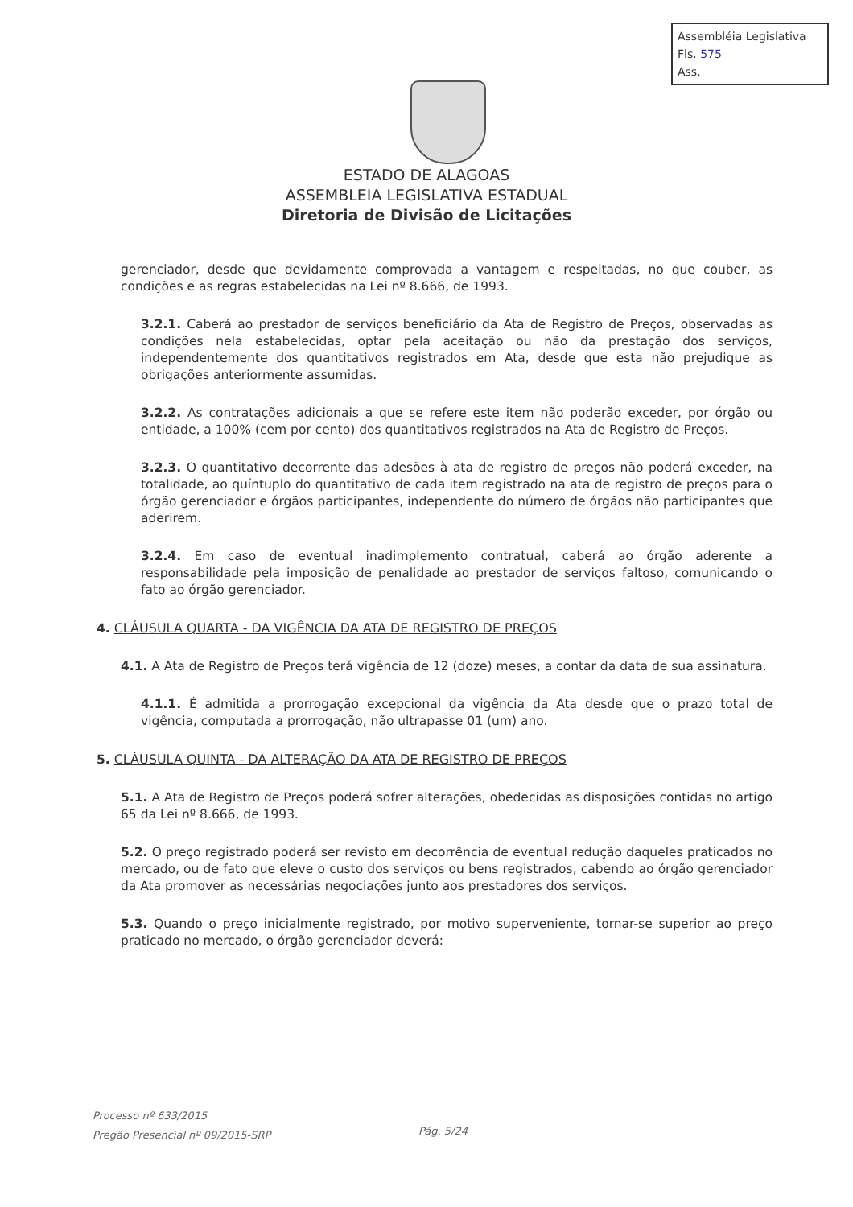Assembléia Legislativa
Fls. 575
Ass.
ESTADO DE ALAGOAS
ASSEMBLEIA LEGISLATIVA ESTADUAL
Diretoria de Divisão de Licitações
gerenciador, desde que devidamente comprovada a vantagem e respeitadas, no que couber, as condições e as regras estabelecidas na Lei nº 8.666, de 1993.
3.2.1. Caberá ao prestador de serviços beneficiário da Ata de Registro de Preços, observadas as condições nela estabelecidas, optar pela aceitação ou não da prestação dos serviços, independentemente dos quantitativos registrados em Ata, desde que esta não prejudique as obrigações anteriormente assumidas.
3.2.2. As contratações adicionais a que se refere este item não poderão exceder, por órgão ou entidade, a 100% (cem por cento) dos quantitativos registrados na Ata de Registro de Preços.
3.2.3. O quantitativo decorrente das adesões à ata de registro de preços não poderá exceder, na totalidade, ao quíntuplo do quantitativo de cada item registrado na ata de registro de preços para o órgão gerenciador e órgãos participantes, independente do número de órgãos não participantes que aderirem.
3.2.4. Em caso de eventual inadimplemento contratual, caberá ao órgão aderente a responsabilidade pela imposição de penalidade ao prestador de serviços faltoso, comunicando o fato ao órgão gerenciador.
4. CLÁUSULA QUARTA - DA VIGÊNCIA DA ATA DE REGISTRO DE PREÇOS
4.1. A Ata de Registro de Preços terá vigência de 12 (doze) meses, a contar da data de sua assinatura.
4.1.1. É admitida a prorrogação excepcional da vigência da Ata desde que o prazo total de vigência, computada a prorrogação, não ultrapasse 01 (um) ano.
5. CLÁUSULA QUINTA - DA ALTERAÇÃO DA ATA DE REGISTRO DE PREÇOS
5.1. A Ata de Registro de Preços poderá sofrer alterações, obedecidas as disposições contidas no artigo 65 da Lei nº 8.666, de 1993.
5.2. O preço registrado poderá ser revisto em decorrência de eventual redução daqueles praticados no mercado, ou de fato que eleve o custo dos serviços ou bens registrados, cabendo ao órgão gerenciador da Ata promover as necessárias negociações junto aos prestadores dos serviços.
5.3. Quando o preço inicialmente registrado, por motivo superveniente, tornar-se superior ao preço praticado no mercado, o órgão gerenciador deverá:
Processo nº 633/2015
Pregão Presencial nº 09/2015-SRP
Pág. 5/24